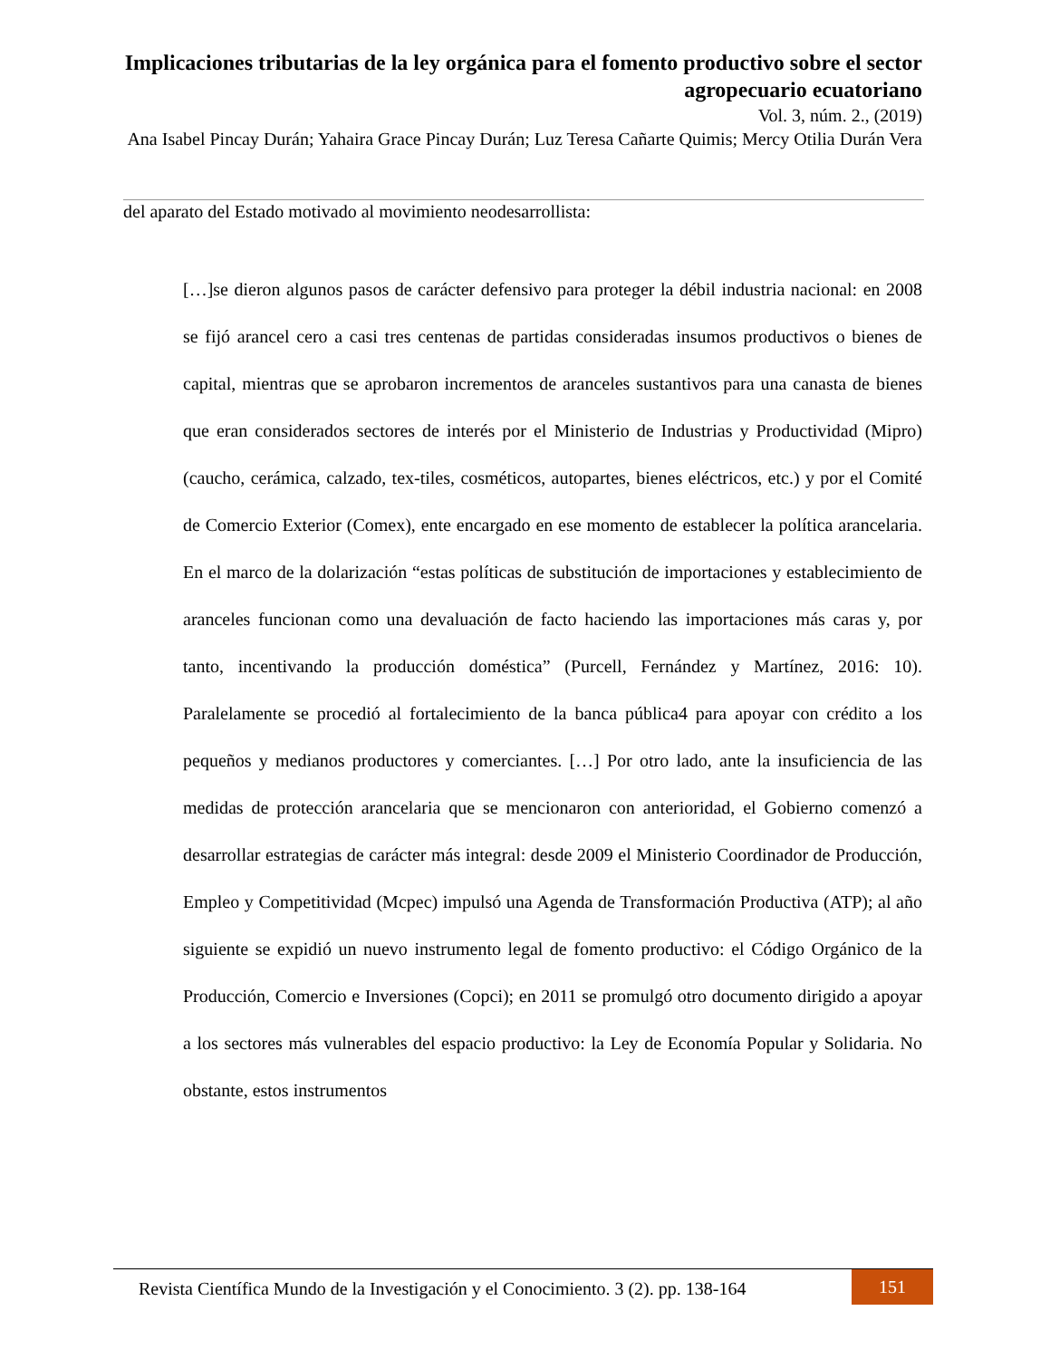Implicaciones tributarias de la ley orgánica para el fomento productivo sobre el sector agropecuario ecuatoriano
Vol. 3, núm. 2., (2019)
Ana Isabel Pincay Durán; Yahaira Grace Pincay Durán; Luz Teresa Cañarte Quimis; Mercy Otilia Durán Vera
del aparato del Estado motivado al movimiento neodesarrollista:
[…]se dieron algunos pasos de carácter defensivo para proteger la débil industria nacional: en 2008 se fijó arancel cero a casi tres centenas de partidas consideradas insumos productivos o bienes de capital, mientras que se aprobaron incrementos de aranceles sustantivos para una canasta de bienes que eran considerados sectores de interés por el Ministerio de Industrias y Productividad (Mipro) (caucho, cerámica, calzado, tex-tiles, cosméticos, autopartes, bienes eléctricos, etc.) y por el Comité de Comercio Exterior (Comex), ente encargado en ese momento de establecer la política arancelaria. En el marco de la dolarización “estas políticas de substitución de importaciones y establecimiento de aranceles funcionan como una devaluación de facto haciendo las importaciones más caras y, por tanto, incentivando la producción doméstica” (Purcell, Fernández y Martínez, 2016: 10). Paralelamente se procedió al fortalecimiento de la banca pública4 para apoyar con crédito a los pequeños y medianos productores y comerciantes. […] Por otro lado, ante la insuficiencia de las medidas de protección arancelaria que se mencionaron con anterioridad, el Gobierno comenzó a desarrollar estrategias de carácter más integral: desde 2009 el Ministerio Coordinador de Producción, Empleo y Competitividad (Mcpec) impulsó una Agenda de Transformación Productiva (ATP); al año siguiente se expidió un nuevo instrumento legal de fomento productivo: el Código Orgánico de la Producción, Comercio e Inversiones (Copci); en 2011 se promulgó otro documento dirigido a apoyar a los sectores más vulnerables del espacio productivo: la Ley de Economía Popular y Solidaria. No obstante, estos instrumentos
Revista Científica Mundo de la Investigación y el Conocimiento. 3 (2). pp. 138-164
151